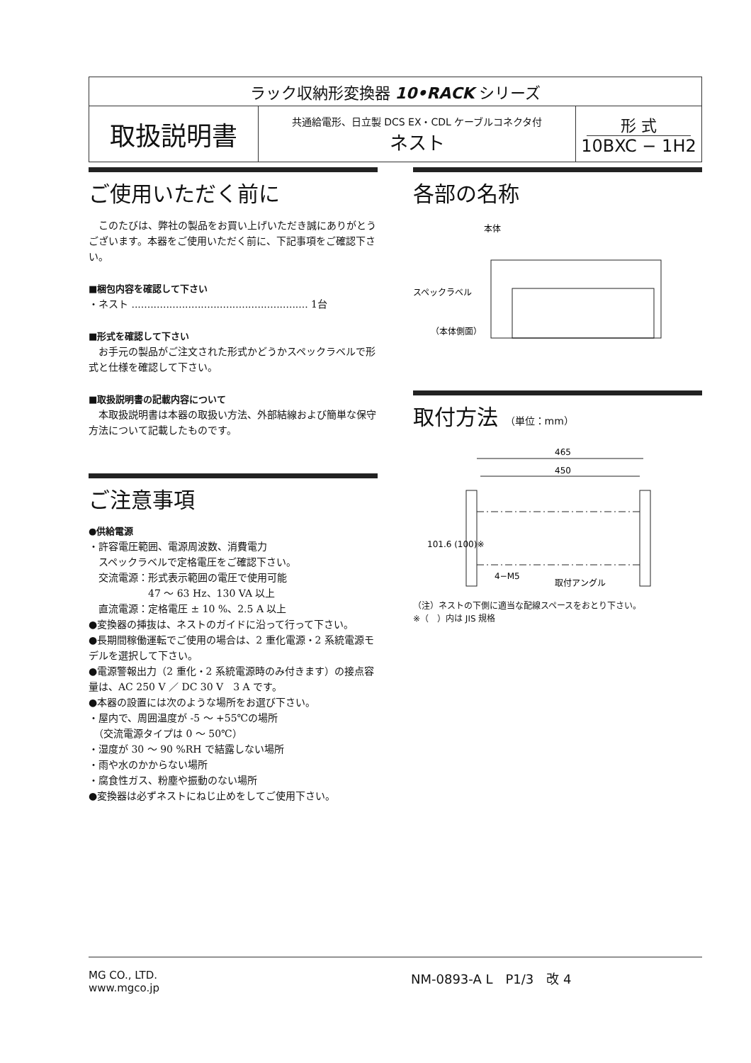| ラック収納形変換器 10•RACK シリーズ | | |
| 取扱説明書 | 共通給電形、日立製 DCS EX・CDL ケーブルコネクタ付 ネスト | 形 式 10BXC − 1H2 |
ご使用いただく前に
　このたびは、弊社の製品をお買い上げいただき誠にありがとうございます。本器をご使用いただく前に、下記事項をご確認下さい。
■梱包内容を確認して下さい
・ネスト ........................................................ 1台
■形式を確認して下さい
　お手元の製品がご注文された形式かどうかスペックラベルで形式と仕様を確認して下さい。
■取扱説明書の記載内容について
　本取扱説明書は本器の取扱い方法、外部結線および簡単な保守方法について記載したものです。
ご注意事項
●供給電源
・許容電圧範囲、電源周波数、消費電力
　スペックラベルで定格電圧をご確認下さい。
　交流電源：形式表示範囲の電圧で使用可能
　　　　　　47 ～ 63 Hz、130 VA 以上
　直流電源：定格電圧 ± 10 %、2.5 A 以上
●変換器の挿抜は、ネストのガイドに沿って行って下さい。
●長期間稼働運転でご使用の場合は、2 重化電源・2 系統電源モデルを選択して下さい。
●電源警報出力（2 重化・2 系統電源時のみ付きます）の接点容量は、AC 250 V ／ DC 30 V　3 A です。
●本器の設置には次のような場所をお選び下さい。
・屋内で、周囲温度が -5 ～ +55℃の場所
　（交流電源タイプは 0 ～ 50℃）
・湿度が 30 ～ 90 %RH で結露しない場所
・雨や水のかからない場所
・腐食性ガス、粉塵や振動のない場所
●変換器は必ずネストにねじ止めをしてご使用下さい。
各部の名称
本体
スペックラベル
（本体側面）
取付方法 （単位：mm）
465
450
101.6 (100)※
4−M5
取付アングル
（注）ネストの下側に適当な配線スペースをおとり下さい。
※（　）内は JIS 規格
MG CO., LTD.
www.mgco.jp
NM-0893-A L　P1/3　改 4